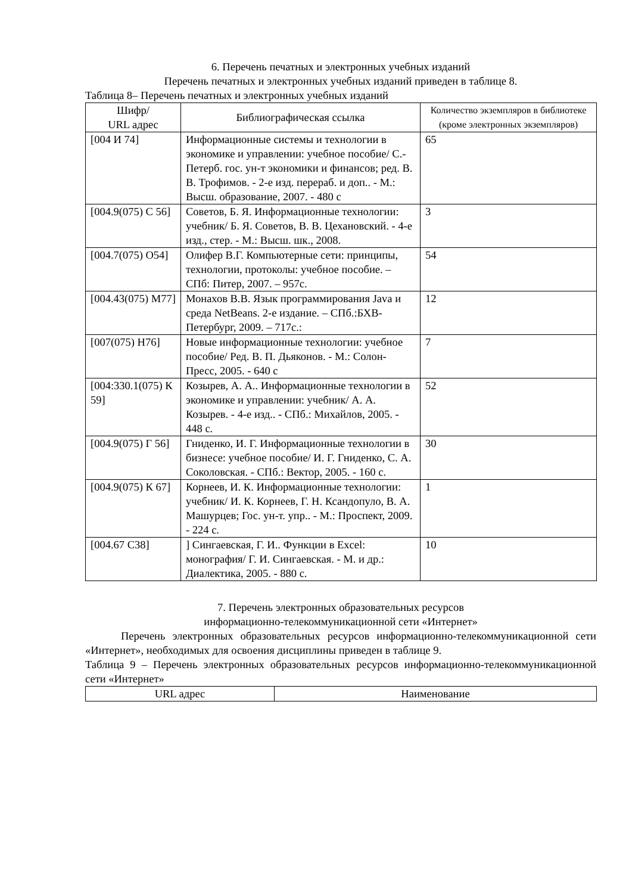6. Перечень печатных и электронных учебных изданий
Перечень печатных и электронных учебных изданий приведен в таблице 8.
Таблица 8– Перечень печатных и электронных учебных изданий
| Шифр/ URL адрес | Библиографическая ссылка | Количество экземпляров в библиотеке (кроме электронных экземпляров) |
| --- | --- | --- |
| [004 И 74] | Информационные системы и технологии в экономике и управлении: учебное пособие/ С.-Петерб. гос. ун-т экономики и финансов; ред. В. В. Трофимов. - 2-е изд. перераб. и доп.. - М.: Высш. образование, 2007. - 480 с | 65 |
| [004.9(075) С 56] | Советов, Б. Я. Информационные технологии: учебник/ Б. Я. Советов, В. В. Цехановский. - 4-е изд., стер. - М.: Высш. шк., 2008. | 3 |
| [004.7(075) О54] | Олифер В.Г. Компьютерные сети: принципы, технологии, протоколы: учебное пособие. – СПб: Питер, 2007. – 957с. | 54 |
| [004.43(075) М77] | Монахов В.В. Язык программирования Java и среда NetBeans. 2-е издание. – СПб.:БХВ-Петербург, 2009. – 717с.: | 12 |
| [007(075) Н76] | Новые информационные технологии: учебное пособие/ Ред. В. П. Дьяконов. - М.: Солон-Пресс, 2005. - 640 с | 7 |
| [004:330.1(075) К 59] | Козырев, А. А.. Информационные технологии в экономике и управлении: учебник/ А. А. Козырев. - 4-е изд.. - СПб.: Михайлов, 2005. - 448 с. | 52 |
| [004.9(075) Г 56] | Гниденко, И. Г. Информационные технологии в бизнесе: учебное пособие/ И. Г. Гниденко, С. А. Соколовская. - СПб.: Вектор, 2005. - 160 с. | 30 |
| [004.9(075) К 67] | Корнеев, И. К. Информационные технологии: учебник/ И. К. Корнеев, Г. Н. Ксандопуло, В. А. Машурцев; Гос. ун-т. упр.. - М.: Проспект, 2009. - 224 с. | 1 |
| [004.67 С38] | ] Сингаевская, Г. И.. Функции в Excel: монография/ Г. И. Сингаевская. - М. и др.: Диалектика, 2005. - 880 с. | 10 |
7. Перечень электронных образовательных ресурсов
информационно-телекоммуникационной сети «Интернет»
Перечень электронных образовательных ресурсов информационно-телекоммуникационной сети «Интернет», необходимых для освоения дисциплины приведен в таблице 9.
Таблица 9 – Перечень электронных образовательных ресурсов информационно-телекоммуникационной сети «Интернет»
| URL адрес | Наименование |
| --- | --- |